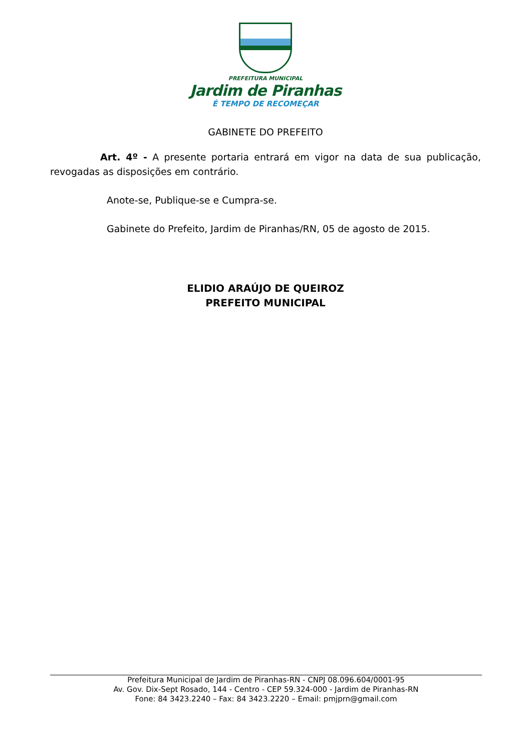PREFEITURA MUNICIPAL
Jardim de Piranhas
É TEMPO DE RECOMEÇAR
GABINETE DO PREFEITO
Art. 4º - A presente portaria entrará em vigor na data de sua publicação, revogadas as disposições em contrário.
Anote-se, Publique-se e Cumpra-se.
Gabinete do Prefeito, Jardim de Piranhas/RN, 05 de agosto de 2015.
ELIDIO ARAÚJO DE QUEIROZ
PREFEITO MUNICIPAL
Prefeitura Municipal de Jardim de Piranhas-RN - CNPJ 08.096.604/0001-95
Av. Gov. Dix-Sept Rosado, 144 - Centro - CEP 59.324-000 - Jardim de Piranhas-RN
Fone: 84 3423.2240 – Fax: 84 3423.2220 – Email: pmjprn@gmail.com